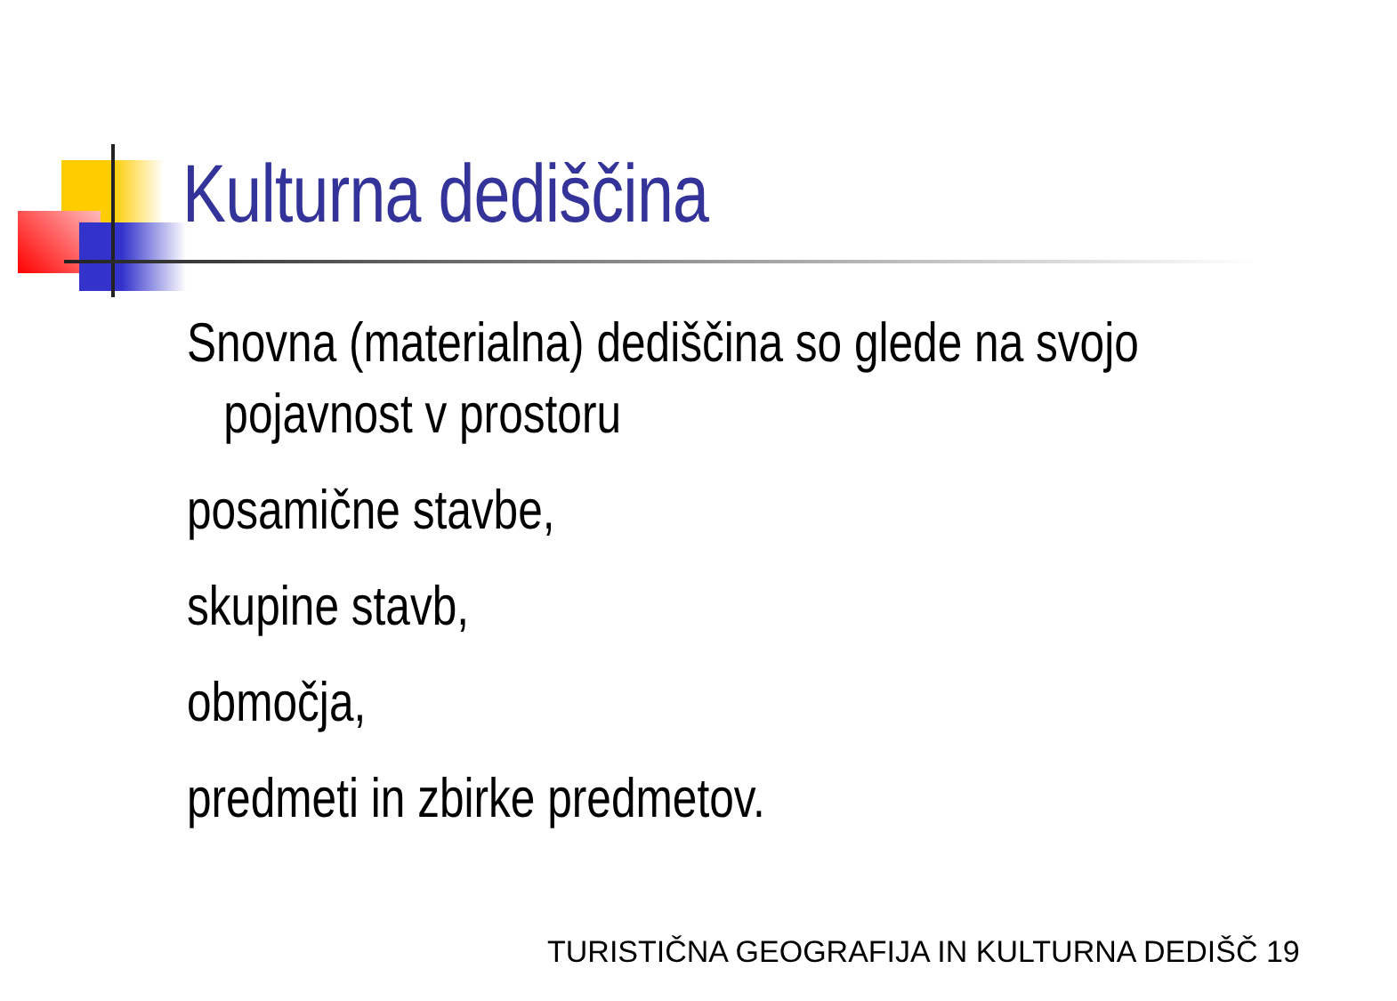Kulturna dediščina
Snovna (materialna) dediščina so glede na svojo
pojavnost v prostoru
posamične stavbe,
skupine stavb,
območja,
predmeti in zbirke predmetov.
TURISTIČNA GEOGRAFIJA IN KULTURNA DEDIŠČ 19